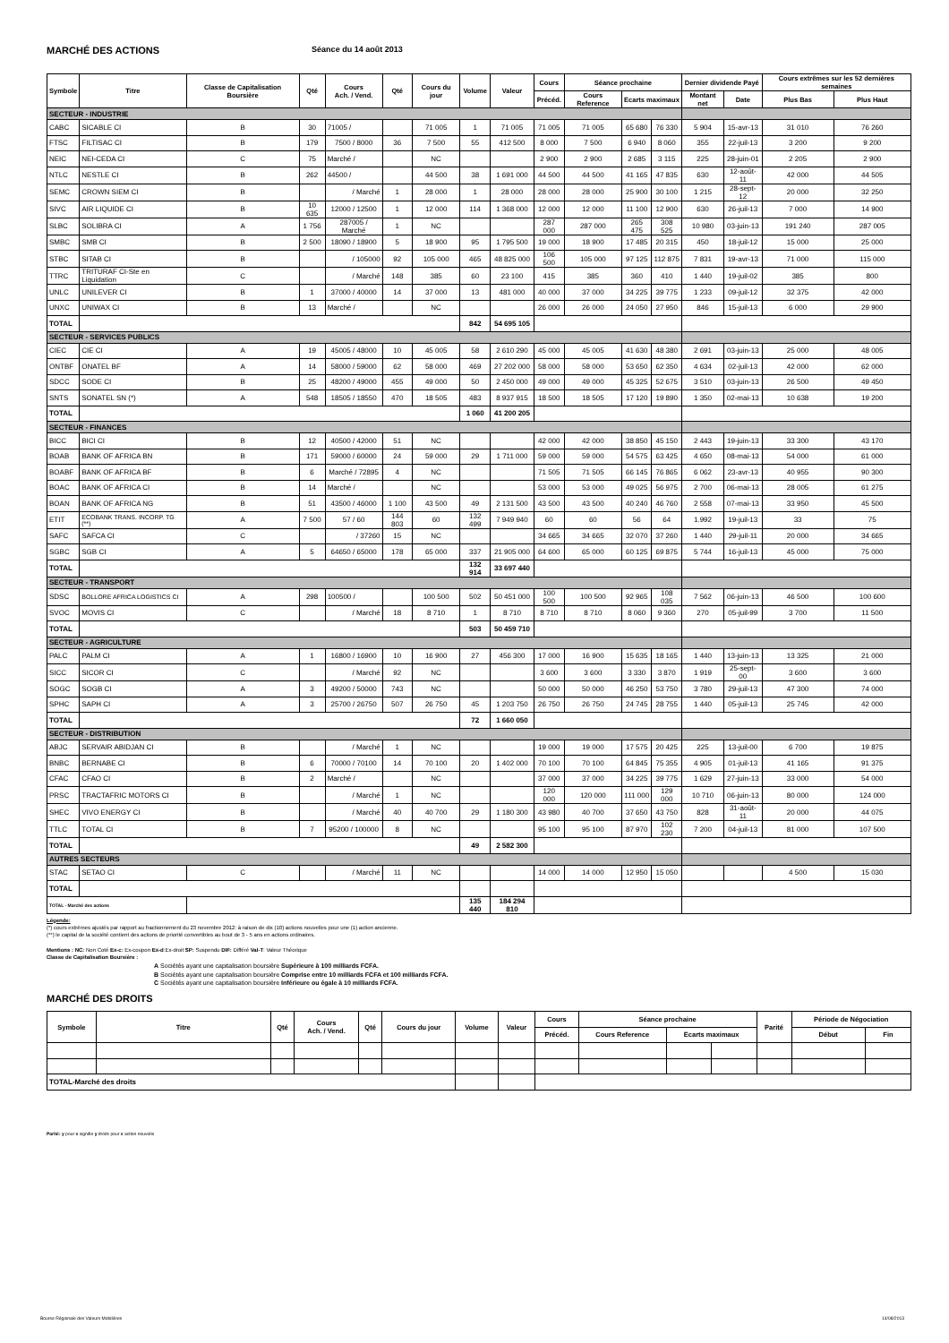MARCHÉ DES ACTIONS Séance du 14 août 2013
| Symbole | Titre | Classe de Capitalisation Boursière | Qté | Cours Ach. / Vend. | Qté | Cours du jour | Volume | Valeur | Cours | Séance prochaine | | | Dernier dividende Payé | | Cours extrêmes sur les 52 dernières semaines | |
| --- | --- | --- | --- | --- | --- | --- | --- | --- | --- | --- | --- | --- | --- | --- | --- | --- |
| | | | | | | | | | Précéd. | Cours Reference | Ecarts maximaux | | Montant net | Date | Plus Bas | Plus Haut |
| SECTEUR - INDUSTRIE | | | | | | | | | | | | | | | | |
| CABC | SICABLE CI | B | 30 | 71005 / | | 71 005 | 1 | 71 005 | 71 005 | 71 005 | 65 680 | 76 330 | 5 904 | 15-avr-13 | 31 010 | 76 260 |
| FTSC | FILTISAC CI | B | 179 | 7500 / 8000 | 36 | 7 500 | 55 | 412 500 | 8 000 | 7 500 | 6 940 | 8 060 | 355 | 22-juil-13 | 3 200 | 9 200 |
| NEIC | NEI-CEDA CI | C | 75 | Marché / | | NC | | | 2 900 | 2 900 | 2 685 | 3 115 | 225 | 28-juin-01 | 2 205 | 2 900 |
| NTLC | NESTLE CI | B | 262 | 44500 / | | 44 500 | 38 | 1 691 000 | 44 500 | 44 500 | 41 165 | 47 835 | 630 | 12-août-11 | 42 000 | 44 505 |
| SEMC | CROWN SIEM CI | B | | / Marché | 1 | 28 000 | 1 | 28 000 | 28 000 | 28 000 | 25 900 | 30 100 | 1 215 | 28-sept-12 | 20 000 | 32 250 |
| SIVC | AIR LIQUIDE CI | B | 10 635 | 12000 / 12500 | 1 | 12 000 | 114 | 1 368 000 | 12 000 | 12 000 | 11 100 | 12 900 | 630 | 26-juil-13 | 7 000 | 14 900 |
| SLBC | SOLIBRA CI | A | 1 756 | 287005 / Marché | 1 | NC | | | 287 000 | 287 000 | 265 475 | 308 525 | 10 980 | 03-juin-13 | 191 240 | 287 005 |
| SMBC | SMB CI | B | 2 500 | 18090 / 18900 | 5 | 18 900 | 95 | 1 795 500 | 19 000 | 18 900 | 17 485 | 20 315 | 450 | 18-juil-12 | 15 000 | 25 000 |
| STBC | SITAB CI | B | | / 105000 | 92 | 105 000 | 465 | 48 825 000 | 106 500 | 105 000 | 97 125 | 112 875 | 7 831 | 19-avr-13 | 71 000 | 115 000 |
| TTRC | TRITURAF CI-Ste en Liquidation | C | | / Marché | 148 | 385 | 60 | 23 100 | 415 | 385 | 360 | 410 | 1 440 | 19-juil-02 | 385 | 800 |
| UNLC | UNILEVER CI | B | 1 | 37000 / 40000 | 14 | 37 000 | 13 | 481 000 | 40 000 | 37 000 | 34 225 | 39 775 | 1 233 | 09-juil-12 | 32 375 | 42 000 |
| UNXC | UNIWAX CI | B | 13 | Marché / | | NC | | | 26 000 | 26 000 | 24 050 | 27 950 | 846 | 15-juil-13 | 6 000 | 29 900 |
| TOTAL | | | | | | | 842 | 54 695 105 | | | | | | | | |
| SECTEUR - SERVICES PUBLICS | | | | | | | | | | | | | | | | |
| CIEC | CIE CI | A | 19 | 45005 / 48000 | 10 | 45 005 | 58 | 2 610 290 | 45 000 | 45 005 | 41 630 | 48 380 | 2 691 | 03-juin-13 | 25 000 | 48 005 |
| ONTBF | ONATEL BF | A | 14 | 58000 / 59000 | 62 | 58 000 | 469 | 27 202 000 | 58 000 | 58 000 | 53 650 | 62 350 | 4 634 | 02-juil-13 | 42 000 | 62 000 |
| SDCC | SODE CI | B | 25 | 48200 / 49000 | 455 | 49 000 | 50 | 2 450 000 | 49 000 | 49 000 | 45 325 | 52 675 | 3 510 | 03-juin-13 | 26 500 | 49 450 |
| SNTS | SONATEL SN (*) | A | 548 | 18505 / 18550 | 470 | 18 505 | 483 | 8 937 915 | 18 500 | 18 505 | 17 120 | 19 890 | 1 350 | 02-mai-13 | 10 638 | 19 200 |
| TOTAL | | | | | | | 1 060 | 41 200 205 | | | | | | | | |
| SECTEUR - FINANCES | | | | | | | | | | | | | | | | |
| BICC | BICI CI | B | 12 | 40500 / 42000 | 51 | NC | | | 42 000 | 42 000 | 38 850 | 45 150 | 2 443 | 19-juin-13 | 33 300 | 43 170 |
| BOAB | BANK OF AFRICA BN | B | 171 | 59000 / 60000 | 24 | 59 000 | 29 | 1 711 000 | 59 000 | 59 000 | 54 575 | 63 425 | 4 650 | 08-mai-13 | 54 000 | 61 000 |
| BOABF | BANK OF AFRICA BF | B | 6 | Marché / 72895 | 4 | NC | | | 71 505 | 71 505 | 66 145 | 76 865 | 6 062 | 23-avr-13 | 40 955 | 90 300 |
| BOAC | BANK OF AFRICA CI | B | 14 | Marché / | | NC | | | 53 000 | 53 000 | 49 025 | 56 975 | 2 700 | 06-mai-13 | 28 005 | 61 275 |
| BOAN | BANK OF AFRICA NG | B | 51 | 43500 / 46000 | 1 100 | 43 500 | 49 | 2 131 500 | 43 500 | 43 500 | 40 240 | 46 760 | 2 558 | 07-mai-13 | 33 950 | 45 500 |
| ETIT | ECOBANK TRANS. INCORP. TG (**) | A | 7 500 | 57 / 60 | 144 803 | 60 | 132 499 | 7 949 940 | 60 | 60 | 56 | 64 | 1.992 | 19-juil-13 | 33 | 75 |
| SAFC | SAFCA CI | C | | / 37260 | 15 | NC | | | 34 665 | 34 665 | 32 070 | 37 260 | 1 440 | 29-juil-11 | 20 000 | 34 665 |
| SGBC | SGB CI | A | 5 | 64650 / 65000 | 178 | 65 000 | 337 | 21 905 000 | 64 600 | 65 000 | 60 125 | 69 875 | 5 744 | 16-juil-13 | 45 000 | 75 000 |
| TOTAL | | | | | | | 132 914 | 33 697 440 | | | | | | | | |
| SECTEUR - TRANSPORT | | | | | | | | | | | | | | | | |
| SDSC | BOLLORE AFRICA LOGISTICS CI | A | 298 | 100500 / | | 100 500 | 502 | 50 451 000 | 100 500 | 100 500 | 92 965 | 108 035 | 7 562 | 06-juin-13 | 46 500 | 100 600 |
| SVOC | MOVIS CI | C | | / Marché | 18 | 8 710 | 1 | 8 710 | 8 710 | 8 710 | 8 060 | 9 360 | 270 | 05-juil-99 | 3 700 | 11 500 |
| TOTAL | | | | | | | 503 | 50 459 710 | | | | | | | | |
| SECTEUR - AGRICULTURE | | | | | | | | | | | | | | | | |
| PALC | PALM CI | A | 1 | 16800 / 16900 | 10 | 16 900 | 27 | 456 300 | 17 000 | 16 900 | 15 635 | 18 165 | 1 440 | 13-juin-13 | 13 325 | 21 000 |
| SICC | SICOR CI | C | | / Marché | 92 | NC | | | 3 600 | 3 600 | 3 330 | 3 870 | 1 919 | 25-sept-00 | 3 600 | 3 600 |
| SOGC | SOGB CI | A | 3 | 49200 / 50000 | 743 | NC | | | 50 000 | 50 000 | 46 250 | 53 750 | 3 780 | 29-juil-13 | 47 300 | 74 000 |
| SPHC | SAPH CI | A | 3 | 25700 / 26750 | 507 | 26 750 | 45 | 1 203 750 | 26 750 | 26 750 | 24 745 | 28 755 | 1 440 | 05-juil-13 | 25 745 | 42 000 |
| TOTAL | | | | | | | 72 | 1 660 050 | | | | | | | | |
| SECTEUR - DISTRIBUTION | | | | | | | | | | | | | | | | |
| ABJC | SERVAIR ABIDJAN CI | B | | / Marché | 1 | NC | | | 19 000 | 19 000 | 17 575 | 20 425 | 225 | 13-juil-00 | 6 700 | 19 875 |
| BNBC | BERNABE CI | B | 6 | 70000 / 70100 | 14 | 70 100 | 20 | 1 402 000 | 70 100 | 70 100 | 64 845 | 75 355 | 4 905 | 01-juil-13 | 41 165 | 91 375 |
| CFAC | CFAO CI | B | 2 | Marché / | | NC | | | 37 000 | 37 000 | 34 225 | 39 775 | 1 629 | 27-juin-13 | 33 000 | 54 000 |
| PRSC | TRACTAFRIC MOTORS CI | B | | / Marché | 1 | NC | | | 120 000 | 120 000 | 111 000 | 129 000 | 10 710 | 06-juin-13 | 80 000 | 124 000 |
| SHEC | VIVO ENERGY CI | B | | / Marché | 40 | 40 700 | 29 | 1 180 300 | 43 980 | 40 700 | 37 650 | 43 750 | 828 | 31-août-11 | 20 000 | 44 075 |
| TTLC | TOTAL CI | B | 7 | 95200 / 100000 | 8 | NC | | | 95 100 | 95 100 | 87 970 | 102 230 | 7 200 | 04-juil-13 | 81 000 | 107 500 |
| TOTAL | | | | | | | 49 | 2 582 300 | | | | | | | | |
| AUTRES SECTEURS | | | | | | | | | | | | | | | | |
| STAC | SETAO CI | C | | / Marché | 11 | NC | | | 14 000 | 14 000 | 12 950 | 15 050 | | | 4 500 | 15 030 |
| TOTAL | | | | | | | | | | | | | | | | |
| TOTAL - Marché des actions | | | | | | | 135 440 | 184 294 810 | | | | | | | | |
Légende:
(*) cours extrêmes ajustés par rapport au fractionnement du 23 novembre 2012: à raison de dix (10) actions nouvelles pour une (1) action ancienne.
(**) le capital de la société contient des actions de priorité convertibles au bout de 3 - 5 ans en actions ordinaires.
Mentions : NC: Non Coté Ex-c: Ex-coupon Ex-d:Ex-droit SP: Suspendu DIF: Différé Val-T: Valeur Théorique
Classe de Capitalisation Boursière :
A Sociétés ayant une capitalisation boursière Supérieure à 100 milliards FCFA.
B Sociétés ayant une capitalisation boursière Comprise entre 10 milliards FCFA et 100 milliards FCFA.
C Sociétés ayant une capitalisation boursière Inférieure ou égale à 10 milliards FCFA.
MARCHÉ DES DROITS
| Symbole | Titre | Qté | Cours Ach. / Vend. | Qté | Cours du jour | Volume | Valeur | Cours | Séance prochaine | | | Parité | Période de Négociation | |
| --- | --- | --- | --- | --- | --- | --- | --- | --- | --- | --- | --- | --- | --- | --- |
| | | | | | | | | Précéd. | Cours Reference | Ecarts maximaux | | | Début | Fin |
| TOTAL-Marché des droits | | | | | | | | | | | | | | |
Parité: y pour x signifie y droits pour x action nouvelle
Bourse Régionale des Valeurs Mobilières 14/08/2013